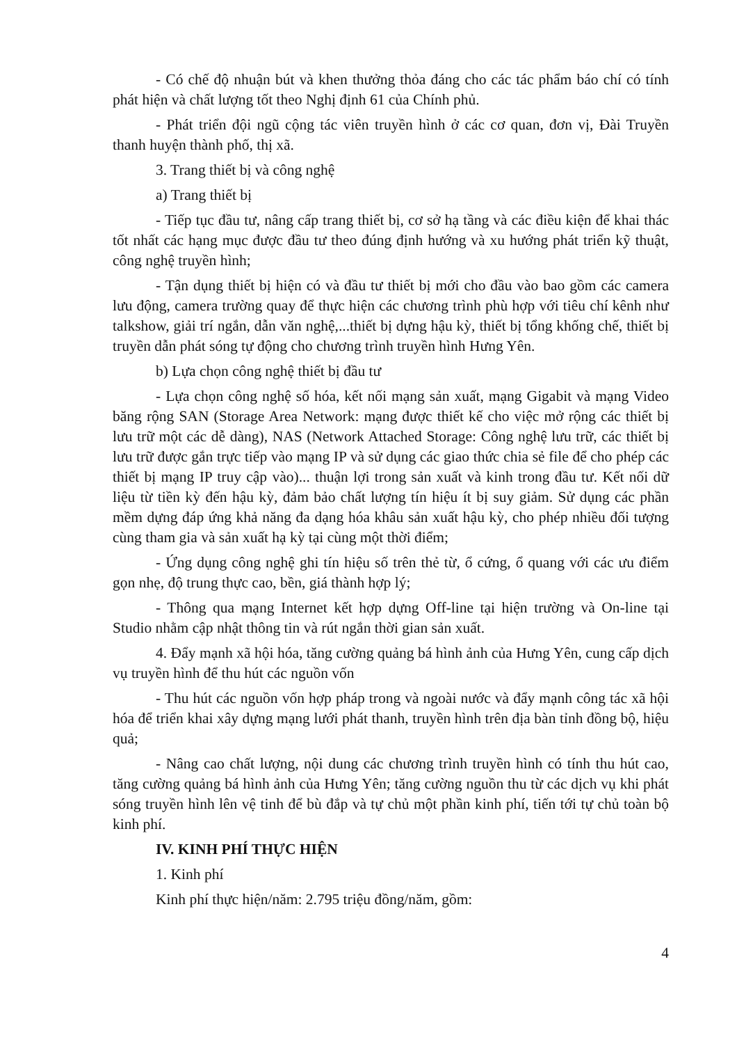- Có chế độ nhuận bút và khen thưởng thỏa đáng cho các tác phẩm báo chí có tính phát hiện và chất lượng tốt theo Nghị định 61 của Chính phủ.
- Phát triển đội ngũ cộng tác viên truyền hình ở các cơ quan, đơn vị, Đài Truyền thanh huyện thành phố, thị xã.
3. Trang thiết bị và công nghệ
a) Trang thiết bị
- Tiếp tục đầu tư, nâng cấp trang thiết bị, cơ sở hạ tầng và các điều kiện để khai thác tốt nhất các hạng mục được đầu tư theo đúng định hướng và xu hướng phát triển kỹ thuật, công nghệ truyền hình;
- Tận dụng thiết bị hiện có và đầu tư thiết bị mới cho đầu vào bao gồm các camera lưu động, camera trường quay để thực hiện các chương trình phù hợp với tiêu chí kênh như talkshow, giải trí ngắn, dẫn văn nghệ,...thiết bị dựng hậu kỳ, thiết bị tổng khống chế, thiết bị truyền dẫn phát sóng tự động cho chương trình truyền hình Hưng Yên.
b) Lựa chọn công nghệ thiết bị đầu tư
- Lựa chọn công nghệ số hóa, kết nối mạng sản xuất, mạng Gigabit và mạng Video băng rộng SAN (Storage Area Network: mạng được thiết kế cho việc mở rộng các thiết bị lưu trữ một các dễ dàng), NAS (Network Attached Storage: Công nghệ lưu trữ, các thiết bị lưu trữ được gắn trực tiếp vào mạng IP và sử dụng các giao thức chia sẻ file để cho phép các thiết bị mạng IP truy cập vào)... thuận lợi trong sản xuất và kinh trong đầu tư. Kết nối dữ liệu từ tiền kỳ đến hậu kỳ, đảm bảo chất lượng tín hiệu ít bị suy giảm. Sử dụng các phần mềm dựng đáp ứng khả năng đa dạng hóa khâu sản xuất hậu kỳ, cho phép nhiều đối tượng cùng tham gia và sản xuất hạ kỳ tại cùng một thời điểm;
- Ứng dụng công nghệ ghi tín hiệu số trên thẻ từ, ổ cứng, ổ quang với các ưu điểm gọn nhẹ, độ trung thực cao, bền, giá thành hợp lý;
- Thông qua mạng Internet kết hợp dựng Off-line tại hiện trường và On-line tại Studio nhằm cập nhật thông tin và rút ngắn thời gian sản xuất.
4. Đẩy mạnh xã hội hóa, tăng cường quảng bá hình ảnh của Hưng Yên, cung cấp dịch vụ truyền hình để thu hút các nguồn vốn
- Thu hút các nguồn vốn hợp pháp trong và ngoài nước và đẩy mạnh công tác xã hội hóa để triển khai xây dựng mạng lưới phát thanh, truyền hình trên địa bàn tỉnh đồng bộ, hiệu quả;
- Nâng cao chất lượng, nội dung các chương trình truyền hình có tính thu hút cao, tăng cường quảng bá hình ảnh của Hưng Yên; tăng cường nguồn thu từ các dịch vụ khi phát sóng truyền hình lên vệ tinh để bù đắp và tự chủ một phần kinh phí, tiến tới tự chủ toàn bộ kinh phí.
IV. KINH PHÍ THỰC HIỆN
1. Kinh phí
Kinh phí thực hiện/năm: 2.795 triệu đồng/năm, gồm:
4